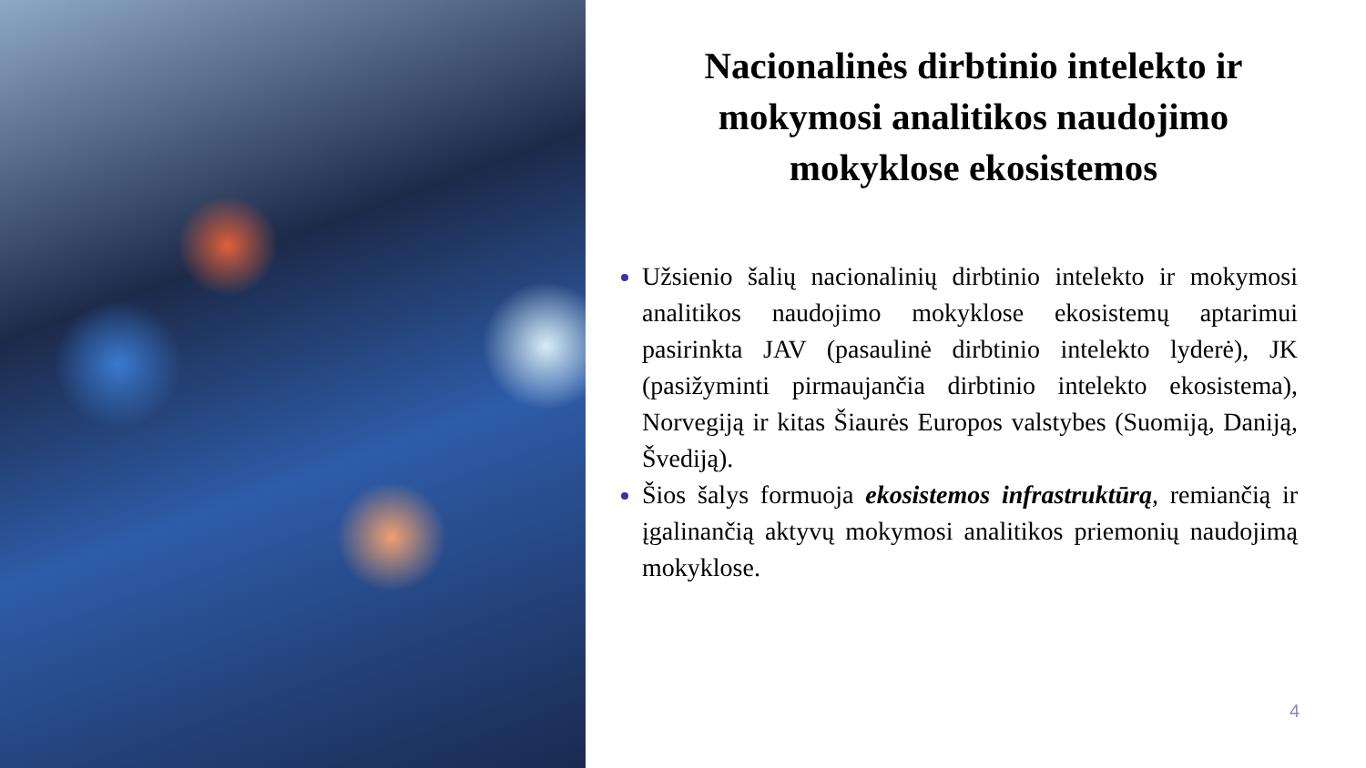Nacionalinės dirbtinio intelekto ir mokymosi analitikos naudojimo mokyklose ekosistemos
Užsienio šalių nacionalinių dirbtinio intelekto ir mokymosi analitikos naudojimo mokyklose ekosistemų aptarimui pasirinkta JAV (pasaulinė dirbtinio intelekto lyderė), JK (pasižyminti pirmaujančia dirbtinio intelekto ekosistema), Norvegiją ir kitas Šiaurės Europos valstybes (Suomiją, Daniją, Švediją).
Šios šalys formuoja ekosistemos infrastruktūrą, remiančią ir įgalinančią aktyvų mokymosi analitikos priemonių naudojimą mokyklose.
4